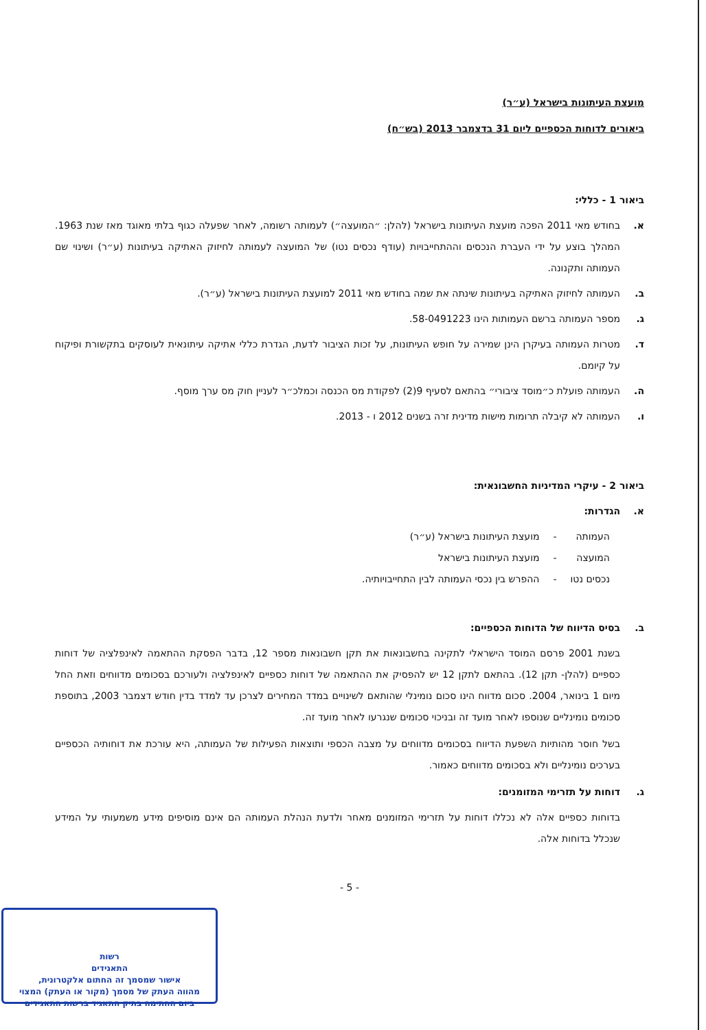מועצת העיתונות בישראל (ע״ר)
ביאורים לדוחות הכספיים ליום 31 בדצמבר 2013 (בש״ח)
ביאור 1 - כללי:
א. בחודש מאי 2011 הפכה מועצת העיתונות בישראל (להלן: ״המועצה״) לעמותה רשומה, לאחר שפעלה כגוף בלתי מאוגד מאז שנת 1963. המהלך בוצע על ידי העברת הנכסים וההתחייבויות (עודף נכסים נטו) של המועצה לעמותה לחיזוק האתיקה בעיתונות (ע״ר) ושינוי שם העמותה ותקנונה.
ב. העמותה לחיזוק האתיקה בעיתונות שינתה את שמה בחודש מאי 2011 למועצת העיתונות בישראל (ע״ר).
ג. מספר העמותה ברשם העמותות הינו 58-0491223.
ד. מטרות העמותה בעיקרן הינן שמירה על חופש העיתונות, על זכות הציבור לדעת, הגדרת כללי אתיקה עיתונאית לעוסקים בתקשורת ופיקוח על קיומם.
ה. העמותה פועלת כ״מוסד ציבורי״ בהתאם לסעיף 9(2) לפקודת מס הכנסה וכמלכ״ר לעניין חוק מס ערך מוסף.
ו. העמותה לא קיבלה תרומות מישות מדינית זרה בשנים 2012 ו - 2013.
ביאור 2 - עיקרי המדיניות החשבונאית:
א. הגדרות:
| העמותה | - | מועצת העיתונות בישראל (ע״ר) |
| המועצה | - | מועצת העיתונות בישראל |
| נכסים נטו | - | ההפרש בין נכסי העמותה לבין התחייבויותיה. |
ב. בסיס הדיווח של הדוחות הכספיים:
בשנת 2001 פרסם המוסד הישראלי לתקינה בחשבונאות את תקן חשבונאות מספר 12, בדבר הפסקת ההתאמה לאינפלציה של דוחות כספיים (להלן- תקן 12). בהתאם לתקן 12 יש להפסיק את ההתאמה של דוחות כספיים לאינפלציה ולעורכם בסכומים מדווחים וזאת החל מיום 1 בינואר, 2004. סכום מדווח הינו סכום נומינלי שהותאם לשינויים במדד המחירים לצרכן עד למדד בדין חודש דצמבר 2003, בתוספת סכומים נומינליים שנוספו לאחר מועד זה ובניכוי סכומים שנגרעו לאחר מועד זה.
בשל חוסר מהותיות השפעת הדיווח בסכומים מדווחים על מצבה הכספי ותוצאות הפעילות של העמותה, היא עורכת את דוחותיה הכספיים בערכים נומינליים ולא בסכומים מדווחים כאמור.
ג. דוחות על תזרימי המזומנים:
בדוחות כספיים אלה לא נכללו דוחות על תזרימי המזומנים מאחר ולדעת הנהלת העמותה הם אינם מוסיפים מידע משמעותי על המידע שנכלל בדוחות אלה.
- 5 -
רשות
התאגידים
אישור שמסמך זה החתום אלקטרונית,
מהווה העתק של מסמך (מקור או העתק) המצוי
ביום החתימה בתיק התאגיד ברשות התאגידים